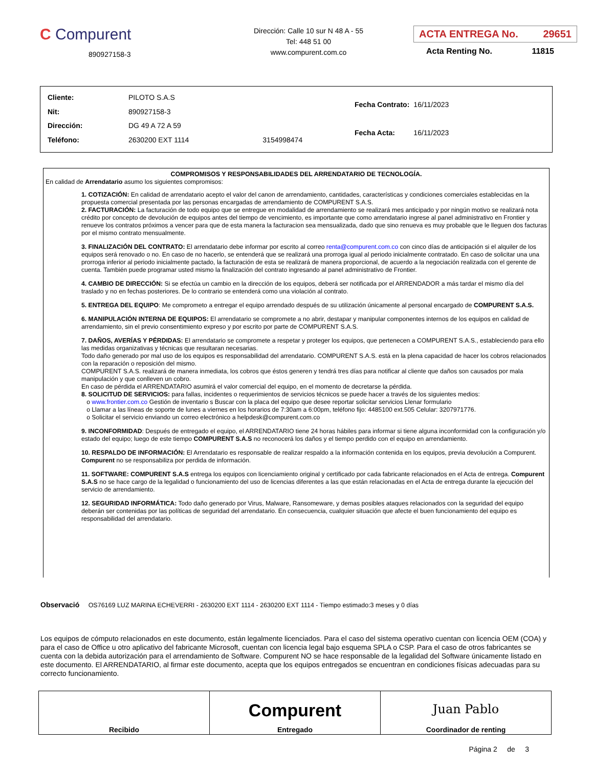C Compurent
890927158-3
Dirección: Calle 10 sur N 48 A - 55
Tel: 448 51 00
www.compurent.com.co
ACTA ENTREGA No. 29651
Acta Renting No. 11815
| Cliente: | PILOTO S.A.S | |
| Nit: | 890927158-3 | |
| Dirección: | DG 49 A 72 A 59 | |
| Teléfono: | 2630200 EXT 1114 | 3154998474 |
| Fecha Contrato: | 16/11/2023 |
| Fecha Acta: | 16/11/2023 |
COMPROMISOS Y RESPONSABILIDADES DEL ARRENDATARIO DE TECNOLOGÍA.
En calidad de Arrendatario asumo los siguientes compromisos:
1. COTIZACIÓN: En calidad de arrendatario acepto el valor del canon de arrendamiento, cantidades, características y condiciones comerciales establecidas en la propuesta comercial presentada por las personas encargadas de arrendamiento de COMPURENT S.A.S.
2. FACTURACIÓN: La facturación de todo equipo que se entregue en modalidad de arrendamiento se realizará mes anticipado y por ningún motivo se realizará nota crédito por concepto de devolución de equipos antes del tiempo de vencimiento, es importante que como arrendatario ingrese al panel administrativo en Frontier y renueve los contratos próximos a vencer para que de esta manera la facturacion sea mensualizada, dado que sino renueva es muy probable que le lleguen dos facturas por el mismo contrato mensualmente.
3. FINALIZACIÓN DEL CONTRATO: El arrendatario debe informar por escrito al correo renta@compurent.com.co con cinco días de anticipación si el alquiler de los equipos será renovado o no. En caso de no hacerlo, se entenderá que se realizará una prorroga igual al periodo inicialmente contratado. En caso de solicitar una una prorroga inferior al periodo inicialmente pactado, la facturación de esta se realizará de manera proporcional, de acuerdo a la negociación realizada con el gerente de cuenta. También puede programar usted mismo la finalización del contrato ingresando al panel administrativo de Frontier.
4. CAMBIO DE DIRECCIÓN: Si se efectúa un cambio en la dirección de los equipos, deberá ser notificada por el ARRENDADOR a más tardar el mismo día del traslado y no en fechas posteriores. De lo contrario se entenderá como una violación al contrato.
5. ENTREGA DEL EQUIPO: Me comprometo a entregar el equipo arrendado después de su utilización únicamente al personal encargado de COMPURENT S.A.S.
6. MANIPULACIÓN INTERNA DE EQUIPOS: El arrendatario se compromete a no abrir, destapar y manipular componentes internos de los equipos en calidad de arrendamiento, sin el previo consentimiento expreso y por escrito por parte de COMPURENT S.A.S.
7. DAÑOS, AVERÍAS Y PÉRDIDAS: El arrendatario se compromete a respetar y proteger los equipos, que pertenecen a COMPURENT S.A.S., estableciendo para ello las medidas organizativas y técnicas que resultaran necesarias.
Todo daño generado por mal uso de los equipos es responsabilidad del arrendatario. COMPURENT S.A.S. está en la plena capacidad de hacer los cobros relacionados con la reparación o reposición del mismo.
COMPURENT S.A.S. realizará de manera inmediata, los cobros que éstos generen y tendrá tres días para notificar al cliente que daños son causados por mala manipulación y que conlleven un cobro.
En caso de pérdida el ARRENDATARIO asumirá el valor comercial del equipo, en el momento de decretarse la pérdida.
8. SOLICITUD DE SERVICIOS: para fallas, incidentes o requerimientos de servicios técnicos se puede hacer a través de los siguientes medios:
o www.frontier.com.co Gestión de inventario s Buscar con la placa del equipo que desee reportar solicitar servicios Llenar formulario
o Llamar a las líneas de soporte de lunes a viernes en los horarios de 7:30am a 6:00pm, teléfono fijo: 4485100 ext.505 Celular: 3207971776.
o Solicitar el servicio enviando un correo electrónico a helpdesk@compurent.com.co
9. INCONFORMIDAD: Después de entregado el equipo, el ARRENDATARIO tiene 24 horas hábiles para informar si tiene alguna inconformidad con la configuración y/o estado del equipo; luego de este tiempo COMPURENT S.A.S no reconocerá los daños y el tiempo perdido con el equipo en arrendamiento.
10. RESPALDO DE INFORMACIÓN: El Arrendatario es responsable de realizar respaldo a la información contenida en los equipos, previa devolución a Compurent. Compurent no se responsabiliza por perdida de información.
11. SOFTWARE: COMPURENT S.A.S entrega los equipos con licenciamiento original y certificado por cada fabricante relacionados en el Acta de entrega. Compurent S.A.S no se hace cargo de la legalidad o funcionamiento del uso de licencias diferentes a las que están relacionadas en el Acta de entrega durante la ejecución del servicio de arrendamiento.
12. SEGURIDAD INFORMÁTICA: Todo daño generado por Virus, Malware, Ransomeware, y demas posibles ataques relacionados con la seguridad del equipo deberán ser contenidas por las políticas de seguridad del arrendatario. En consecuencia, cualquier situación que afecte el buen funcionamiento del equipo es responsabilidad del arrendatario.
Observació OS76169 LUZ MARINA ECHEVERRI - 2630200 EXT 1114 - 2630200 EXT 1114 - Tiempo estimado:3 meses y 0 días
Los equipos de cómputo relacionados en este documento, están legalmente licenciados. Para el caso del sistema operativo cuentan con licencia OEM (COA) y para el caso de Office u otro aplicativo del fabricante Microsoft, cuentan con licencia legal bajo esquema SPLA o CSP. Para el caso de otros fabricantes se cuenta con la debida autorización para el arrendamiento de Software. Compurent NO se hace responsable de la legalidad del Software únicamente listado en este documento. El ARRENDATARIO, al firmar este documento, acepta que los equipos entregados se encuentran en condiciones físicas adecuadas para su correcto funcionamiento.
| Recibido | Compurent Entregado | Juan Pablo Coordinador de renting |
Página 2 de 3